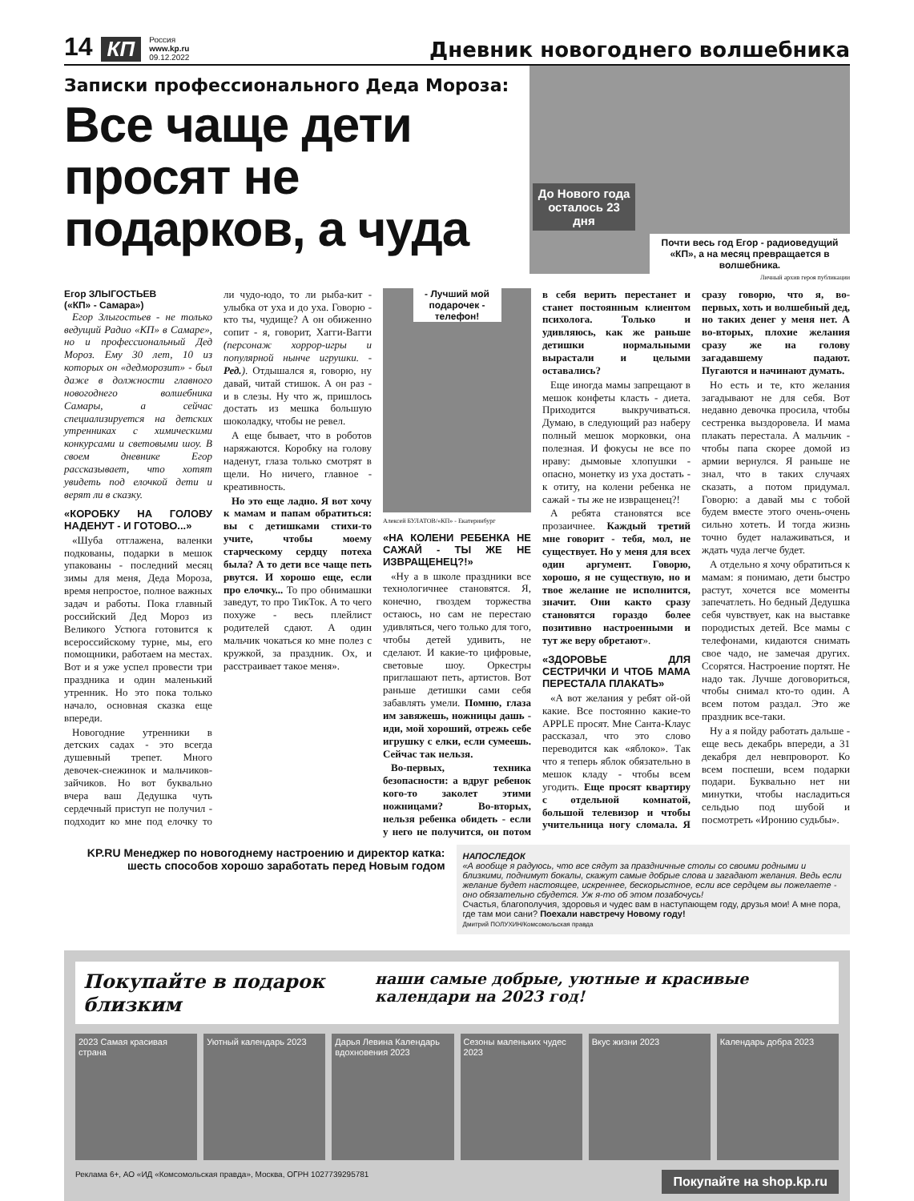14 КП Россия
www.kp.ru
09.12.2022 Дневник новогоднего волшебника
Записки профессионального Деда Мороза:
Все чаще дети просят не подарков, а чуда
До Нового года осталось 23 дня
Почти весь год Егор - радиоведущий «КП», а на месяц превращается в волшебника.
Личный архив героя публикации
Егор ЗЛЫГОСТЬЕВ
(«КП» - Самара»)
Егор Злыгостьев - не только ведущий Радио «КП» в Самаре», но и профессиональный Дед Мороз. Ему 30 лет, 10 из которых он «дедморозит» - был даже в должности главного новогоднего волшебника Самары, а сейчас специализируется на детских утренниках с химическими конкурсами и световыми шоу. В своем дневнике Егор рассказывает, что хотят увидеть под елочкой дети и верят ли в сказку.
«КОРОБКУ НА ГОЛОВУ НАДЕНУТ - И ГОТОВО...»
«Шуба отглажена, валенки подкованы, подарки в мешок упакованы - последний месяц зимы для меня, Деда Мороза, время непростое, полное важных задач и работы. Пока главный российский Дед Мороз из Великого Устюга готовится к всероссийскому турне, мы, его помощники, работаем на местах. Вот и я уже успел провести три праздника и один маленький утренник. Но это пока только начало, основная сказка еще впереди.
Новогодние утренники в детских садах - это всегда душевный трепет. Много девочек-снежинок и мальчиков-зайчиков. Но вот буквально вчера ваш Дедушка чуть сердечный приступ не получил - подходит ко мне под елочку то ли чудо-юдо, то ли рыба-кит - улыбка от уха и до уха. Говорю - кто ты, чудище? А он обиженно сопит - я, говорит, Хагги-Вагги (персонаж хоррор-игры и популярной нынче игрушки. - Ред.). Отдышался я, говорю, ну давай, читай стишок. А он раз - и в слезы. Ну что ж, пришлось достать из мешка большую шоколадку, чтобы не ревел.
А еще бывает, что в роботов наряжаются. Коробку на голову наденут, глаза только смотрят в щели. Но ничего, главное - креативность.
Но это еще ладно. Я вот хочу к мамам и папам обратиться: вы с детишками стихи-то учите, чтобы моему старческому сердцу потеха была? А то дети все чаще петь рвутся. И хорошо еще, если про елочку... То про обнимашки заведут, то про ТикТок. А то чего похуже - весь плейлист родителей сдают. А один мальчик чокаться ко мне полез с кружкой, за праздник. Ох, и расстраивает такое меня».
- Лучший мой подарочек - телефон!
Алексей БУЛАТОВ/«КП» - Екатеринбург
«НА КОЛЕНИ РЕБЕНКА НЕ САЖАЙ - ТЫ ЖЕ НЕ ИЗВРАЩЕНЕЦ?!»
«Ну а в школе праздники все технологичнее становятся. Я, конечно, гвоздем торжества остаюсь, но сам не перестаю удивляться, чего только для того, чтобы детей удивить, не сделают. И какие-то цифровые, световые шоу. Оркестры приглашают петь, артистов. Вот раньше детишки сами себя забавлять умели. Помню, глаза им завяжешь, ножницы дашь - иди, мой хороший, отрежь себе игрушку с елки, если сумеешь. Сейчас так нельзя.
Во-первых, техника безопасности: а вдруг ребенок кого-то заколет этими ножницами? Во-вторых, нельзя ребенка обидеть - если у него не получится, он потом в себя верить перестанет и станет постоянным клиентом психолога. Только и удивляюсь, как же раньше детишки нормальными вырастали и целыми оставались?
Еще иногда мамы запрещают в мешок конфеты класть - диета. Приходится выкручиваться. Думаю, в следующий раз наберу полный мешок морковки, она полезная. И фокусы не все по нраву: дымовые хлопушки - опасно, монетку из уха достать - к отиту, на колени ребенка не сажай - ты же не извращенец?!
А ребята становятся все прозаичнее. Каждый третий мне говорит - тебя, мол, не существует. Но у меня для всех один аргумент. Говорю, хорошо, я не существую, но и твое желание не исполнится, значит. Они както сразу становятся гораздо более позитивно настроенными и тут же веру обретают».
«ЗДОРОВЬЕ ДЛЯ СЕСТРИЧКИ И ЧТОБ МАМА ПЕРЕСТАЛА ПЛАКАТЬ»
«А вот желания у ребят ой-ой какие. Все постоянно какие-то APPLE просят. Мне Санта-Клаус рассказал, что это слово переводится как «яблоко». Так что я теперь яблок обязательно в мешок кладу - чтобы всем угодить. Еще просят квартиру с отдельной комнатой, большой телевизор и чтобы учительница ногу сломала. Я сразу говорю, что я, во-первых, хоть и волшебный дед, но таких денег у меня нет. А во-вторых, плохие желания сразу же на голову загадавшему падают. Пугаются и начинают думать.
Но есть и те, кто желания загадывают не для себя. Вот недавно девочка просила, чтобы сестренка выздоровела. И мама плакать перестала. А мальчик - чтобы папа скорее домой из армии вернулся. Я раньше не знал, что в таких случаях сказать, а потом придумал. Говорю: а давай мы с тобой будем вместе этого очень-очень сильно хотеть. И тогда жизнь точно будет налаживаться, и ждать чуда легче будет.
А отдельно я хочу обратиться к мамам: я понимаю, дети быстро растут, хочется все моменты запечатлеть. Но бедный Дедушка себя чувствует, как на выставке породистых детей. Все мамы с телефонами, кидаются снимать свое чадо, не замечая других. Ссорятся. Настроение портят. Не надо так. Лучше договориться, чтобы снимал кто-то один. А всем потом раздал. Это же праздник все-таки.
Ну а я пойду работать дальше - еще весь декабрь впереди, а 31 декабря дел невпроворот. Ко всем поспеши, всем подарки подари. Буквально нет ни минутки, чтобы насладиться сельдью под шубой и посмотреть «Иронию судьбы».
KP.RU Менеджер по новогоднему настроению и директор катка: шесть способов хорошо заработать перед Новым годом
НАПОСЛЕДОК
«А вообще я радуюсь, что все сядут за праздничные столы со своими родными и близкими, поднимут бокалы, скажут самые добрые слова и загадают желания. Ведь если желание будет настоящее, искреннее, бескорыстное, если все сердцем вы пожелаете - оно обязательно сбудется. Уж я-то об этом позабочусь!
Счастья, благополучия, здоровья и чудес вам в наступающем году, друзья мои! А мне пора, где там мои сани? Поехали навстречу Новому году!
Дмитрий ПОЛУХИН/Комсомольская правда
Покупайте в подарок близким наши самые добрые, уютные и красивые календари на 2023 год!
2023 Самая красивая страна Уютный календарь 2023 Дарья Левина Календарь вдохновения 2023
Сезоны маленьких чудес 2023 Вкус жизни 2023 Календарь добра 2023
Реклама 6+, АО «ИД «Комсомольская правда», Москва, ОГРН 1027739295781 Покупайте на shop.kp.ru